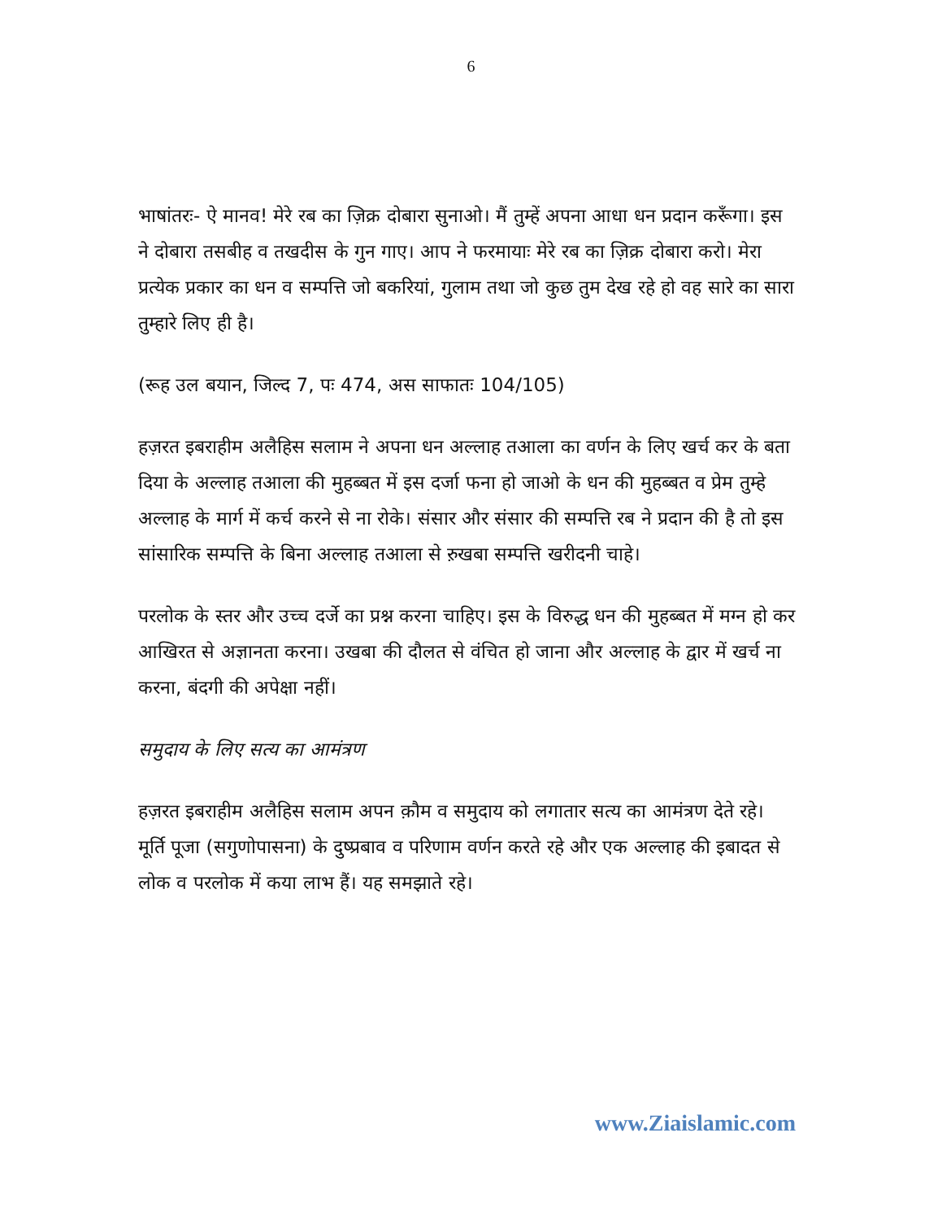6
भाषांतरः- ऐ मानव! मेरे रब का ज़िक्र दोबारा सुनाओ। मैं तुम्हें अपना आधा धन प्रदान करूँगा। इस ने दोबारा तसबीह व तखदीस के गुन गाए। आप ने फरमायाः मेरे रब का ज़िक्र दोबारा करो। मेरा प्रत्येक प्रकार का धन व सम्पत्ति जो बकरियां, गुलाम तथा जो कुछ तुम देख रहे हो वह सारे का सारा तुम्हारे लिए ही है।
(रूह उल बयान, जिल्द 7, पः 474, अस साफातः 104/105)
हज़रत इबराहीम अलैहिस सलाम ने अपना धन अल्लाह तआला का वर्णन के लिए खर्च कर के बता दिया के अल्लाह तआला की मुहब्बत में इस दर्जा फना हो जाओ के धन की मुहब्बत व प्रेम तुम्हे अल्लाह के मार्ग में कर्च करने से ना रोके। संसार और संसार की सम्पत्ति रब ने प्रदान की है तो इस सांसारिक सम्पत्ति के बिना अल्लाह तआला से ऱुखबा सम्पत्ति खरीदनी चाहे।
परलोक के स्तर और उच्च दर्जे का प्रश्न करना चाहिए। इस के विरुद्ध धन की मुहब्बत में मग्न हो कर आखिरत से अज्ञानता करना। उखबा की दौलत से वंचित हो जाना और अल्लाह के द्वार में खर्च ना करना, बंदगी की अपेक्षा नहीं।
समुदाय के लिए सत्य का आमंत्रण
हज़रत इबराहीम अलैहिस सलाम अपन क़ौम व समुदाय को लगातार सत्य का आमंत्रण देते रहे। मूर्ति पूजा (सगुणोपासना) के दुष्प्रबाव व परिणाम वर्णन करते रहे और एक अल्लाह की इबादत से लोक व परलोक में कया लाभ हैं। यह समझाते रहे।
www.Ziaislamic.com